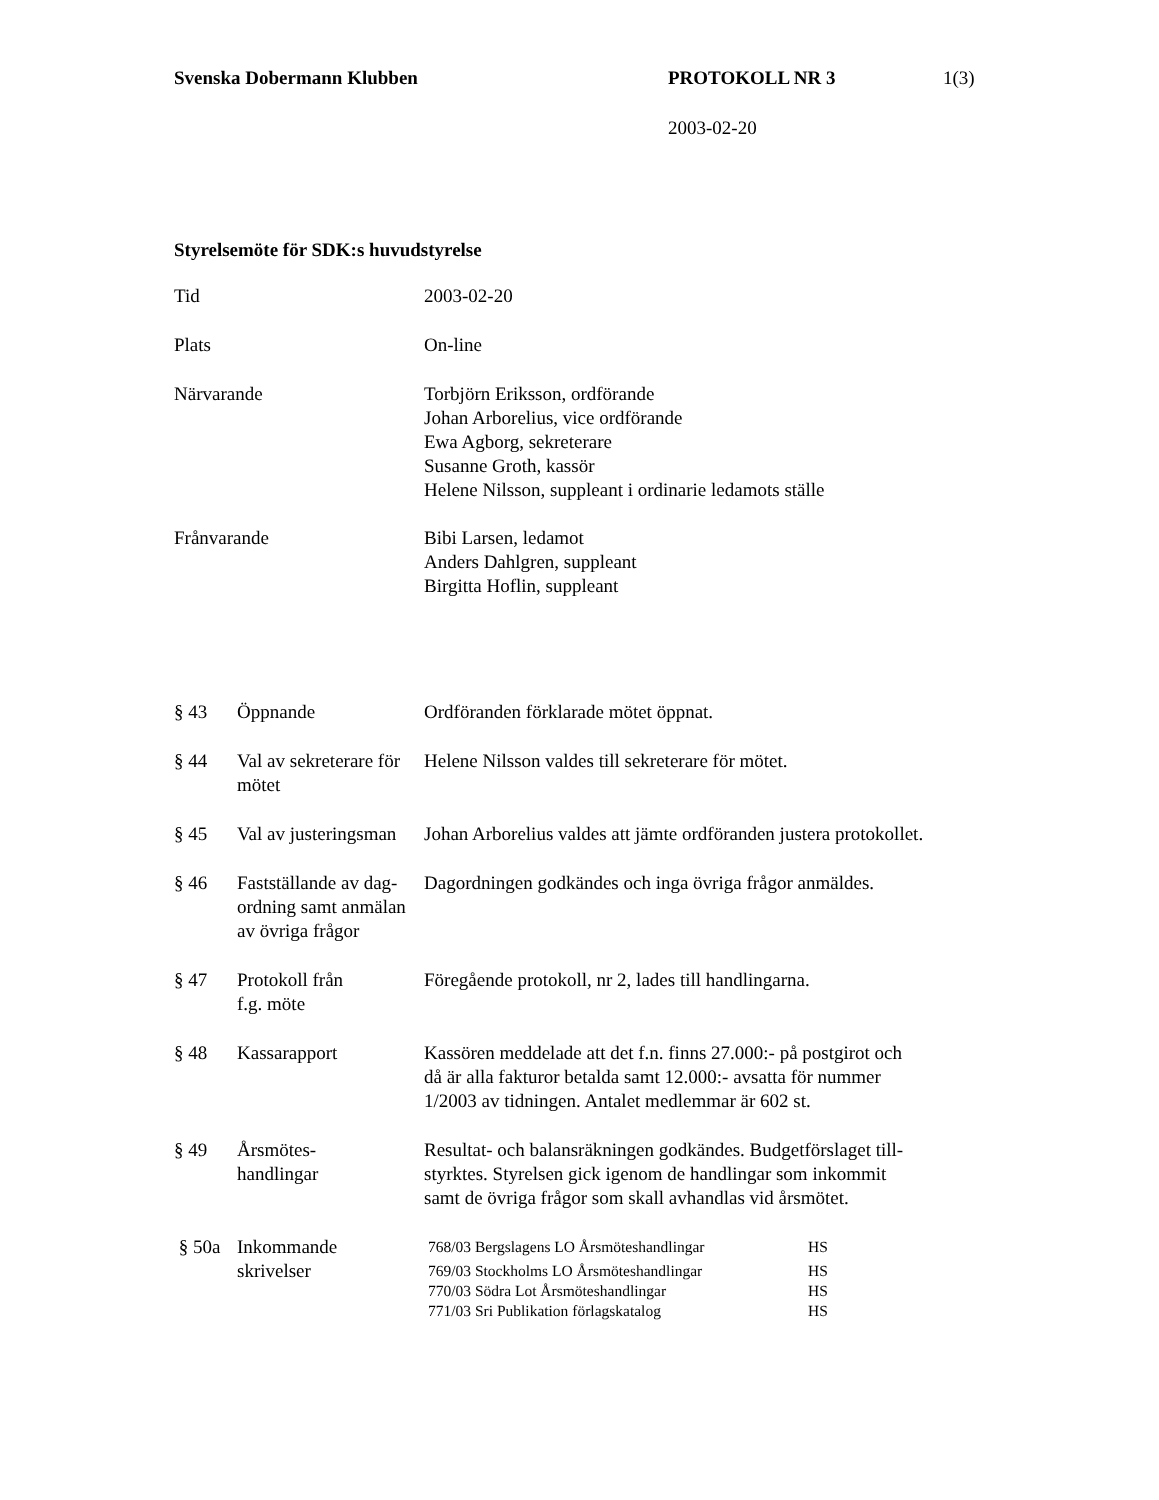Svenska Dobermann Klubben PROTOKOLL NR 3 1(3)
2003-02-20
Styrelsemöte för SDK:s huvudstyrelse
| Tid | 2003-02-20 |
| Plats | On-line |
| Närvarande | Torbjörn Eriksson, ordförande Johan Arborelius, vice ordförande Ewa Agborg, sekreterare Susanne Groth, kassör Helene Nilsson, suppleant i ordinarie ledamots ställe |
| Frånvarande | Bibi Larsen, ledamot Anders Dahlgren, suppleant Birgitta Hoflin, suppleant |
| § 43 | Öppnande | Ordföranden förklarade mötet öppnat. |
| § 44 | Val av sekreterare för mötet | Helene Nilsson valdes till sekreterare för mötet. |
| § 45 | Val av justeringsman | Johan Arborelius valdes att jämte ordföranden justera protokollet. |
| § 46 | Fastställande av dag-ordning samt anmälan av övriga frågor | Dagordningen godkändes och inga övriga frågor anmäldes. |
| § 47 | Protokoll från f.g. möte | Föregående protokoll, nr 2, lades till handlingarna. |
| § 48 | Kassarapport | Kassören meddelade att det f.n. finns 27.000:- på postgirot och då är alla fakturor betalda samt 12.000:- avsatta för nummer 1/2003 av tidningen. Antalet medlemmar är 602 st. |
| § 49 | Årsmötes- handlingar | Resultat- och balansräkningen godkändes. Budgetförslaget till- styrktes. Styrelsen gick igenom de handlingar som inkommit samt de övriga frågor som skall avhandlas vid årsmötet. |
| § 50a | Inkommande skrivelser | / 768/03 Bergslagens LO Årsmöteshandlingar / HS / / 769/03 Stockholms LO Årsmöteshandlingar / HS / / 770/03 Södra Lot Årsmöteshandlingar / HS / / 771/03 Sri Publikation förlagskatalog / HS / |